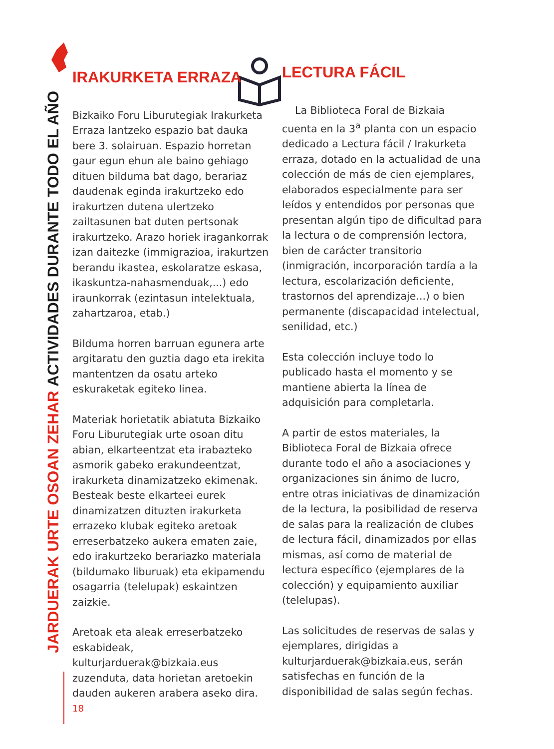JARDUERAK URTE OSOAN ZEHAR ACTIVIDADES DURANTE TODO EL AÑO
IRAKURKETA ERRAZA
Bizkaiko Foru Liburutegiak Irakurketa Erraza lantzeko espazio bat dauka bere 3. solairuan. Espazio horretan gaur egun ehun ale baino gehiago dituen bilduma bat dago, berariaz daudenak eginda irakurtzeko edo irakurtzen dutena ulertzeko zailtasunen bat duten pertsonak irakurtzeko. Arazo horiek iragankorrak izan daitezke (immigrazioa, irakurtzen berandu ikastea, eskolaratze eskasa, ikaskuntza-nahasmenduak,...) edo iraunkorrak (ezintasun intelektuala, zahartzaroa, etab.)
Bilduma horren barruan egunera arte argitaratu den guztia dago eta irekita mantentzen da osatu arteko eskuraketak egiteko linea.
Materiak horietatik abiatuta Bizkaiko Foru Liburutegiak urte osoan ditu abian, elkarteentzat eta irabazteko asmorik gabeko erakundeentzat, irakurketa dinamizatzeko ekimenak. Besteak beste elkarteei eurek dinamizatzen dituzten irakurketa errazeko klubak egiteko aretoak erreserbatzeko aukera ematen zaie, edo irakurtzeko berariazko materiala (bildumako liburuak) eta ekipamendu osagarria (telelupak) eskaintzen zaizkie.
Aretoak eta aleak erreserbatzeko eskabideak, kulturjarduerak@bizkaia.eus zuzenduta, data horietan aretoekin dauden aukeren arabera aseko dira.
18
LECTURA FÁCIL
La Biblioteca Foral de Bizkaia cuenta en la 3<sup>a</sup> planta con un espacio dedicado a Lectura fácil / Irakurketa erraza, dotado en la actualidad de una colección de más de cien ejemplares, elaborados especialmente para ser leídos y entendidos por personas que presentan algún tipo de dificultad para la lectura o de comprensión lectora, bien de carácter transitorio (inmigración, incorporación tardía a la lectura, escolarización deficiente, trastornos del aprendizaje...) o bien permanente (discapacidad intelectual, senilidad, etc.)
Esta colección incluye todo lo publicado hasta el momento y se mantiene abierta la línea de adquisición para completarla.
A partir de estos materiales, la Biblioteca Foral de Bizkaia ofrece durante todo el año a asociaciones y organizaciones sin ánimo de lucro, entre otras iniciativas de dinamización de la lectura, la posibilidad de reserva de salas para la realización de clubes de lectura fácil, dinamizados por ellas mismas, así como de material de lectura específico (ejemplares de la colección) y equipamiento auxiliar (telelupas).
Las solicitudes de reservas de salas y ejemplares, dirigidas a kulturjarduerak@bizkaia.eus, serán satisfechas en función de la disponibilidad de salas según fechas.